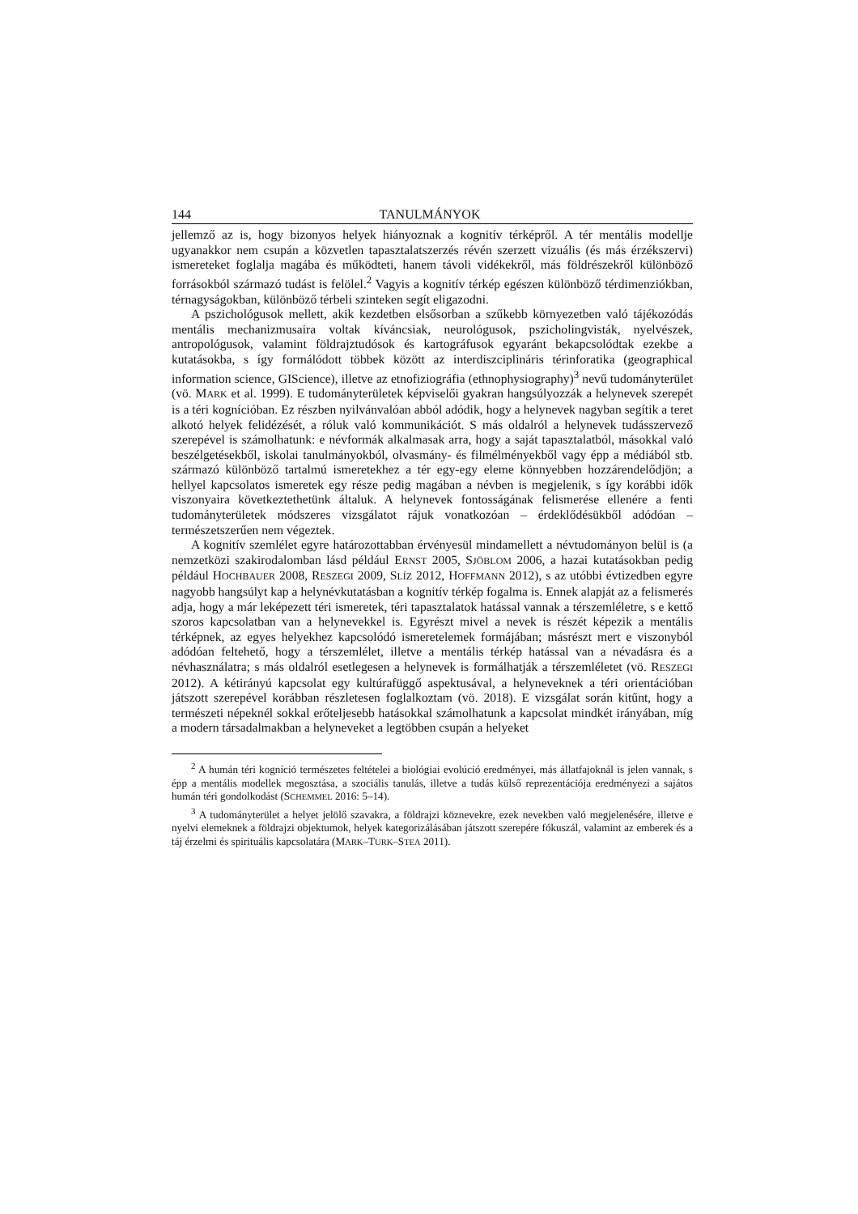144 TANULMÁNYOK
jellemző az is, hogy bizonyos helyek hiányoznak a kognitív térképről. A tér mentális modellje ugyanakkor nem csupán a közvetlen tapasztalatszerzés révén szerzett vizuális (és más érzékszervi) ismereteket foglalja magába és működteti, hanem távoli vidékekről, más földrészekről különböző forrásokból származó tudást is felölel.<sup>2</sup> Vagyis a kognitív térkép egészen különböző térdimenziókban, térnagyságokban, különböző térbeli szinteken segít eligazodni.
A pszichológusok mellett, akik kezdetben elsősorban a szűkebb környezetben való tájékozódás mentális mechanizmusaira voltak kíváncsiak, neurológusok, pszicholingvisták, nyelvészek, antropológusok, valamint földrajztudósok és kartográfusok egyaránt bekapcsolódtak ezekbe a kutatásokba, s így formálódott többek között az interdiszciplináris térinforatika (geographical information science, GIScience), illetve az etnofiziográfia (ethnophysiography)<sup>3</sup> nevű tudományterület (vö. MARK et al. 1999). E tudományterületek képviselői gyakran hangsúlyozzák a helynevek szerepét is a téri kognícióban. Ez részben nyilvánvalóan abból adódik, hogy a helynevek nagyban segítik a teret alkotó helyek felidézését, a róluk való kommunikációt. S más oldalról a helynevek tudásszervező szerepével is számolhatunk: e névformák alkalmasak arra, hogy a saját tapasztalatból, másokkal való beszélgetésekből, iskolai tanulmányokból, olvasmány- és filmélményekből vagy épp a médiából stb. származó különböző tartalmú ismeretekhez a tér egy-egy eleme könnyebben hozzárendelődjön; a hellyel kapcsolatos ismeretek egy része pedig magában a névben is megjelenik, s így korábbi idők viszonyaira következtethetünk általuk. A helynevek fontosságának felismerése ellenére a fenti tudományterületek módszeres vizsgálatot rájuk vonatkozóan – érdeklődésükből adódóan – természetszerűen nem végeztek.
A kognitív szemlélet egyre határozottabban érvényesül mindamellett a névtudományon belül is (a nemzetközi szakirodalomban lásd például ERNST 2005, SJÖBLOM 2006, a hazai kutatásokban pedig például HOCHBAUER 2008, RESZEGI 2009, SLÍZ 2012, HOFFMANN 2012), s az utóbbi évtizedben egyre nagyobb hangsúlyt kap a helynévkutatásban a kognitív térkép fogalma is. Ennek alapját az a felismerés adja, hogy a már leképezett téri ismeretek, téri tapasztalatok hatással vannak a térszemléletre, s e kettő szoros kapcsolatban van a helynevekkel is. Egyrészt mivel a nevek is részét képezik a mentális térképnek, az egyes helyekhez kapcsolódó ismeretelemek formájában; másrészt mert e viszonyból adódóan feltehető, hogy a térszemlélet, illetve a mentális térkép hatással van a névadásra és a névhasználatra; s más oldalról esetlegesen a helynevek is formálhatják a térszemléletet (vö. RESZEGI 2012). A kétirányú kapcsolat egy kultúrafüggő aspektusával, a helyneveknek a téri orientációban játszott szerepével korábban részletesen foglalkoztam (vö. 2018). E vizsgálat során kitűnt, hogy a természeti népeknél sokkal erőteljesebb hatásokkal számolhatunk a kapcsolat mindkét irányában, míg a modern társadalmakban a helyneveket a legtöbben csupán a helyeket
<sup>2</sup> A humán téri kogníció természetes feltételei a biológiai evolúció eredményei, más állatfajoknál is jelen vannak, s épp a mentális modellek megosztása, a szociális tanulás, illetve a tudás külső reprezentációja eredményezi a sajátos humán téri gondolkodást (SCHEMMEL 2016: 5–14).
<sup>3</sup> A tudományterület a helyet jelölő szavakra, a földrajzi köznevekre, ezek nevekben való megjelenésére, illetve e nyelvi elemeknek a földrajzi objektumok, helyek kategorizálásában játszott szerepére fókuszál, valamint az emberek és a táj érzelmi és spirituális kapcsolatára (MARK–TURK–STEA 2011).